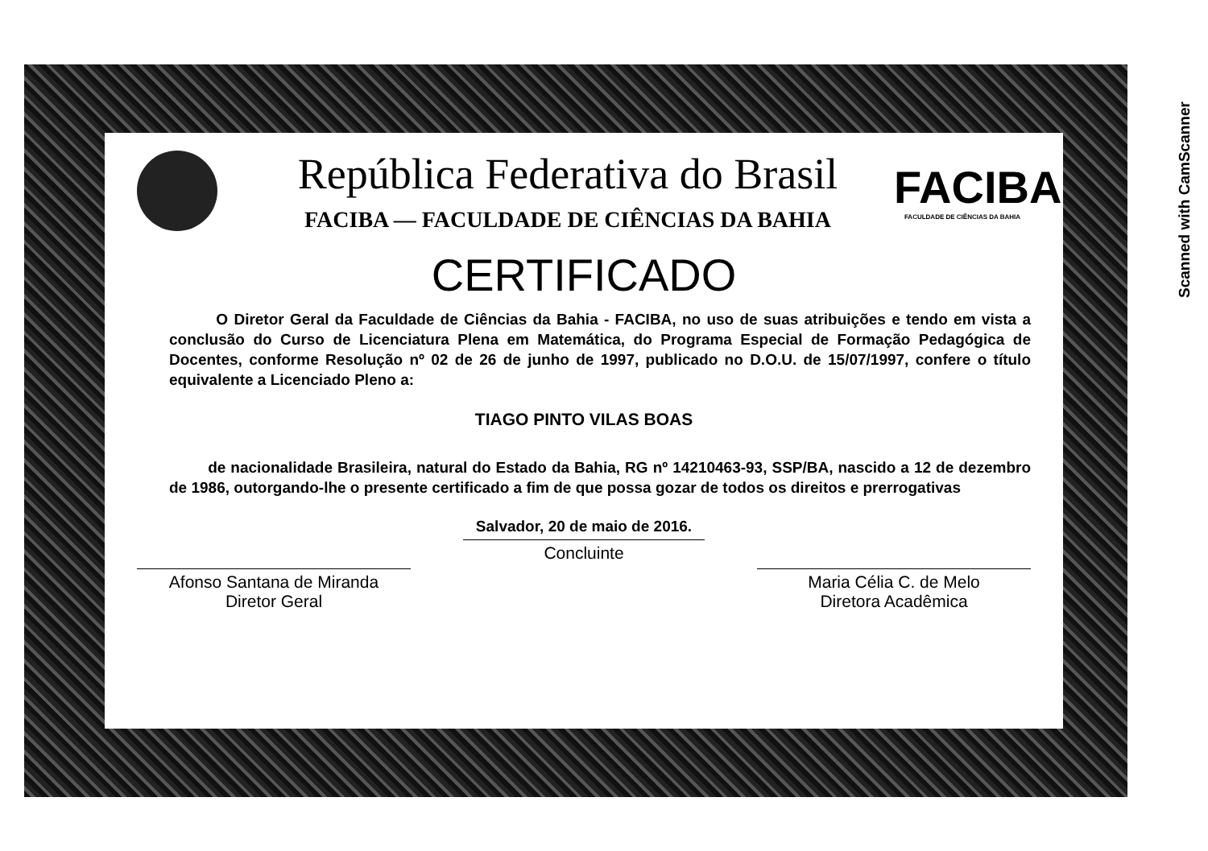Scanned with CamScanner
República Federativa do Brasil
FACIBA — FACULDADE DE CIÊNCIAS DA BAHIA
FACIBA
FACULDADE DE CIÊNCIAS DA BAHIA
CERTIFICADO
O Diretor Geral da Faculdade de Ciências da Bahia - FACIBA, no uso de suas atribuições e tendo em vista a conclusão do Curso de Licenciatura Plena em Matemática, do Programa Especial de Formação Pedagógica de Docentes, conforme Resolução nº 02 de 26 de junho de 1997, publicado no D.O.U. de 15/07/1997, confere o título equivalente a Licenciado Pleno a:
TIAGO PINTO VILAS BOAS
de nacionalidade Brasileira, natural do Estado da Bahia, RG nº 14210463-93, SSP/BA, nascido a 12 de dezembro de 1986, outorgando-lhe o presente certificado a fim de que possa gozar de todos os direitos e prerrogativas
Salvador, 20 de maio de 2016.
Afonso Santana de Miranda
Diretor Geral
Concluinte
Maria Célia C. de Melo
Diretora Acadêmica